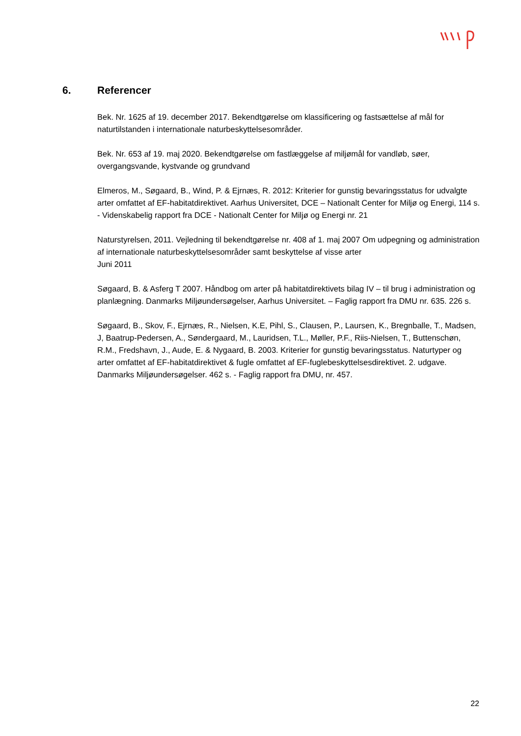6. Referencer
Bek. Nr. 1625 af 19. december 2017. Bekendtgørelse om klassificering og fastsættelse af mål for naturtilstanden i internationale naturbeskyttelsesområder.
Bek. Nr. 653 af 19. maj 2020. Bekendtgørelse om fastlæggelse af miljømål for vandløb, søer, overgangsvande, kystvande og grundvand
Elmeros, M., Søgaard, B., Wind, P. & Ejrnæs, R. 2012: Kriterier for gunstig bevaringsstatus for udvalgte arter omfattet af EF-habitatdirektivet. Aarhus Universitet, DCE – Nationalt Center for Miljø og Energi, 114 s. - Videnskabelig rapport fra DCE - Nationalt Center for Miljø og Energi nr. 21
Naturstyrelsen, 2011. Vejledning til bekendtgørelse nr. 408 af 1. maj 2007 Om udpegning og administration af internationale naturbeskyttelsesområder samt beskyttelse af visse arter
Juni 2011
Søgaard, B. & Asferg T 2007. Håndbog om arter på habitatdirektivets bilag IV – til brug i administration og planlægning. Danmarks Miljøundersøgelser, Aarhus Universitet. – Faglig rapport fra DMU nr. 635. 226 s.
Søgaard, B., Skov, F., Ejrnæs, R., Nielsen, K.E, Pihl, S., Clausen, P., Laursen, K., Bregnballe, T., Madsen, J, Baatrup-Pedersen, A., Søndergaard, M., Lauridsen, T.L., Møller, P.F., Riis-Nielsen, T., Buttenschøn, R.M., Fredshavn, J., Aude, E. & Nygaard, B. 2003. Kriterier for gunstig bevaringsstatus. Naturtyper og arter omfattet af EF-habitatdirektivet & fugle omfattet af EF-fuglebeskyttelsesdirektivet. 2. udgave. Danmarks Miljøundersøgelser. 462 s. - Faglig rapport fra DMU, nr. 457.
22